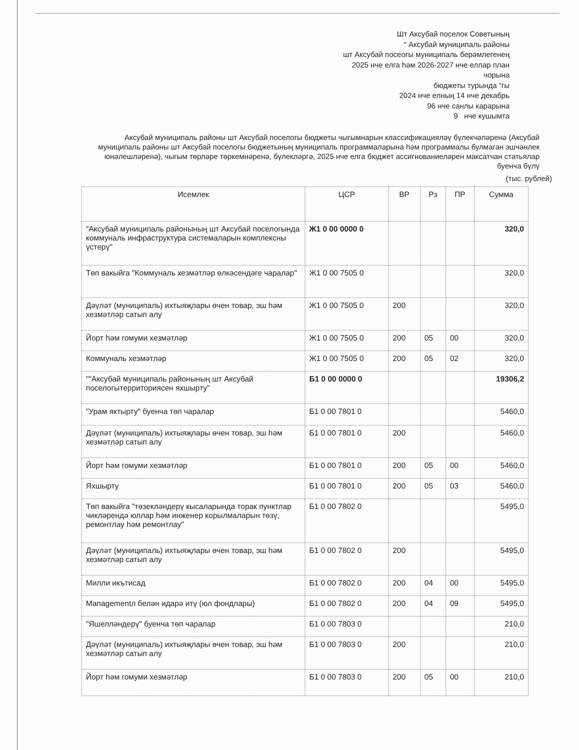Шт Аксубай поселок Советының
“ Аксубай муниципаль районы
шт Аксубай посеогы муниципаль берәмлегенең
2025 нче елга һәм 2026-2027 нче еллар план
чорына
бюджеты турында “гы
2024 нче елның 14 нче декабрь
96 нче санлы карарына
9 нче кушымта
Аксубай муниципаль районы шт Аксубай поселогы бюджеты чыгымнарын классификациялəү бүлекчәләренә (Аксубай муниципаль районы шт Аксубай поселогы бюджетының муниципаль программаларына һәм программалы булмаган эшчәнлек юнәлешләренә), чыгым төрләре төркемнәренә, бүлекләргә, 2025 нче елга бюджет ассигнованиеләрен максатчан статьялар буенча бүлү
(тыс. рублей)
| Исемлек | ЦСР | ВР | Рз | ПР | Сумма |
| --- | --- | --- | --- | --- | --- |
| "Аксубай муниципаль районының шт Аксубай поселогында коммуналь инфраструктура системаларын комплексны үстерү" | Ж1 0 00 0000 0 | | | | 320,0 |
| Төп вакыйга "Коммуналь хезмәтләр өлкәсендәге чаралар" | Ж1 0 00 7505 0 | | | | 320,0 |
| Дәүләт (муниципаль) ихтыяҗлары өчен товар, эш һәм хезмәтләр сатып алу | Ж1 0 00 7505 0 | 200 | | | 320,0 |
| Йорт һәм гомуми хезмәтләр | Ж1 0 00 7505 0 | 200 | 05 | 00 | 320,0 |
| Коммуналь хезмәтләр | Ж1 0 00 7505 0 | 200 | 05 | 02 | 320,0 |
| ""Аксубай муниципаль районының шт Аксубай поселогытерриториясен яхшырту" | Б1 0 00 0000 0 | | | | 19306,2 |
| "Урам яктырту" буенча төп чаралар | Б1 0 00 7801 0 | | | | 5460,0 |
| Дәүләт (муниципаль) ихтыяҗлары өчен товар, эш һәм хезмәтләр сатып алу | Б1 0 00 7801 0 | 200 | | | 5460,0 |
| Йорт һәм гомуми хезмәтләр | Б1 0 00 7801 0 | 200 | 05 | 00 | 5460,0 |
| Яхшырту | Б1 0 00 7801 0 | 200 | 05 | 03 | 5460,0 |
| Төп вакыйга "төзеклəндерү кысаларында торак пунктлар чикләрендә юллар һәм инженер корылмаларын төзү, ремонтлау һәм ремонтлау" | Б1 0 00 7802 0 | | | | 5495,0 |
| Дәүләт (муниципаль) ихтыяҗлары өчен товар, эш һәм хезмәтләр сатып алу | Б1 0 00 7802 0 | 200 | | | 5495,0 |
| Милли икътисад | Б1 0 00 7802 0 | 200 | 04 | 00 | 5495,0 |
| Managementл белән идарә итү (юл фондлары) | Б1 0 00 7802 0 | 200 | 04 | 09 | 5495,0 |
| "Яшелләндерү" буенча төп чаралар | Б1 0 00 7803 0 | | | | 210,0 |
| Дәүләт (муниципаль) ихтыяҗлары өчен товар, эш һәм хезмәтләр сатып алу | Б1 0 00 7803 0 | 200 | | | 210,0 |
| Йорт һәм гомуми хезмәтләр | Б1 0 00 7803 0 | 200 | 05 | 00 | 210,0 |